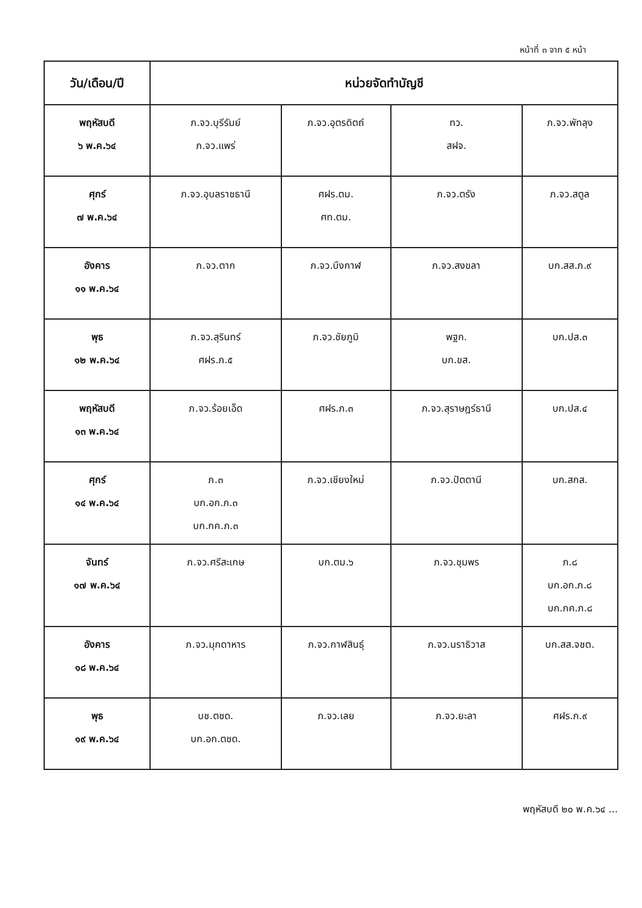หน้าที่ ๓ จาก ๕ หน้า
| วัน/เดือน/ปี | หน่วยจัดทำบัญชี | | | |
| --- | --- | --- | --- | --- |
| พฤหัสบดี ๖ พ.ค.๖๔ | ภ.จว.บุรีรัมย์ ภ.จว.แพร่ | ภ.จว.อุตรดิตถ์ | ทว. สฝจ. | ภ.จว.พัทลุง |
| ศุกร์ ๗ พ.ค.๖๔ | ภ.จว.อุบลราชธานี | ศฝร.ตม. ศท.ตม. | ภ.จว.ตรัง | ภ.จว.สตูล |
| อังคาร ๑๑ พ.ค.๖๔ | ภ.จว.ตาก | ภ.จว.บึงกาฬ | ภ.จว.สงขลา | บก.สส.ภ.๙ |
| พุธ ๑๒ พ.ค.๖๔ | ภ.จว.สุรินทร์ ศฝร.ภ.๕ | ภ.จว.ชัยภูมิ | พฐก. บก.ขส. | บก.ปส.๓ |
| พฤหัสบดี ๑๓ พ.ค.๖๔ | ภ.จว.ร้อยเอ็ด | ศฝร.ภ.๓ | ภ.จว.สุราษฎร์ธานี | บก.ปส.๔ |
| ศุกร์ ๑๔ พ.ค.๖๔ | ภ.๓ บก.อก.ภ.๓ บก.กค.ภ.๓ | ภ.จว.เชียงใหม่ | ภ.จว.ปัตตานี | บก.สกส. |
| จันทร์ ๑๗ พ.ค.๖๔ | ภ.จว.ศรีสะเกษ | บก.ตม.๖ | ภ.จว.ชุมพร | ภ.๘ บก.อก.ภ.๘ บก.กค.ภ.๘ |
| อังคาร ๑๘ พ.ค.๖๔ | ภ.จว.มุกดาหาร | ภ.จว.กาฬสินธุ์ | ภ.จว.นราธิวาส | บก.สส.จชต. |
| พุธ ๑๙ พ.ค.๖๔ | บช.ตชด. บก.อก.ตชด. | ภ.จว.เลย | ภ.จว.ยะลา | ศฝร.ภ.๙ |
พฤหัสบดี ๒๐ พ.ค.๖๔ ...